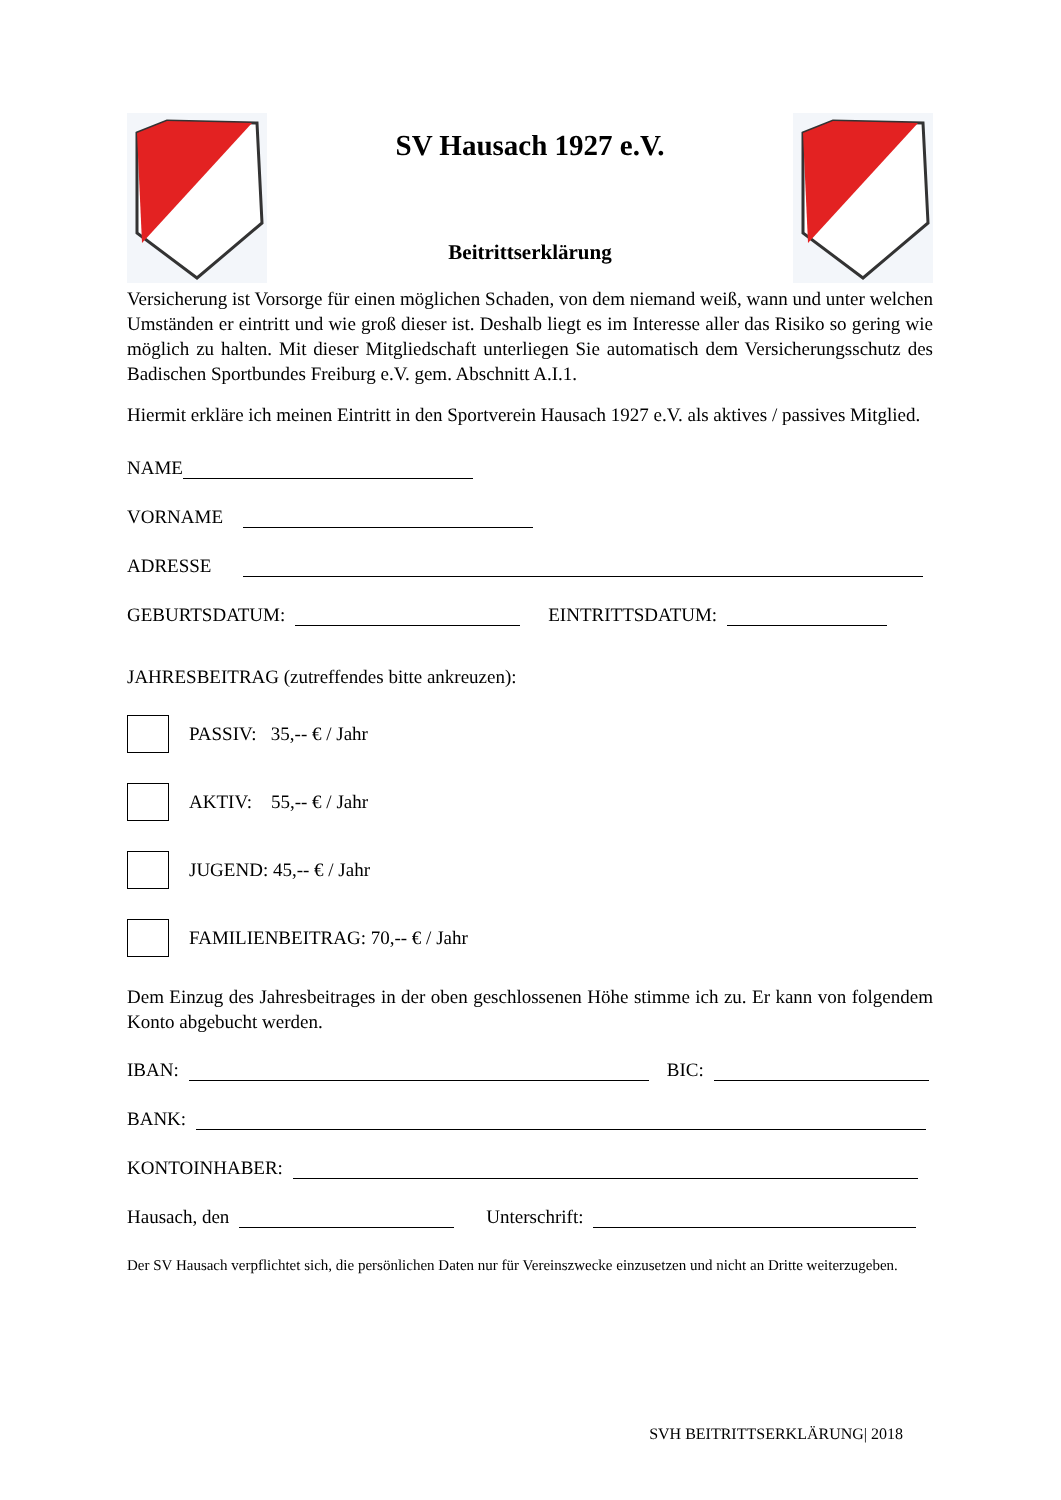SV Hausach 1927 e.V.
Beitrittserklärung
Versicherung ist Vorsorge für einen möglichen Schaden, von dem niemand weiß, wann und unter welchen Umständen er eintritt und wie groß dieser ist. Deshalb liegt es im Interesse aller das Risiko so gering wie möglich zu halten. Mit dieser Mitgliedschaft unterliegen Sie automatisch dem Versicherungsschutz des Badischen Sportbundes Freiburg e.V. gem. Abschnitt A.I.1.
Hiermit erkläre ich meinen Eintritt in den Sportverein Hausach 1927 e.V. als aktives / passives Mitglied.
NAME
VORNAME
ADRESSE
GEBURTSDATUM: EINTRITTSDATUM:
JAHRESBEITRAG (zutreffendes bitte ankreuzen):
PASSIV: 35,-- € / Jahr
AKTIV: 55,-- € / Jahr
JUGEND: 45,-- € / Jahr
FAMILIENBEITRAG: 70,-- € / Jahr
Dem Einzug des Jahresbeitrages in der oben geschlossenen Höhe stimme ich zu. Er kann von folgendem Konto abgebucht werden.
IBAN: BIC:
BANK:
KONTOINHABER:
Hausach, den Unterschrift:
Der SV Hausach verpflichtet sich, die persönlichen Daten nur für Vereinszwecke einzusetzen und nicht an Dritte weiterzugeben.
SVH BEITRITTSERKLÄRUNG| 2018